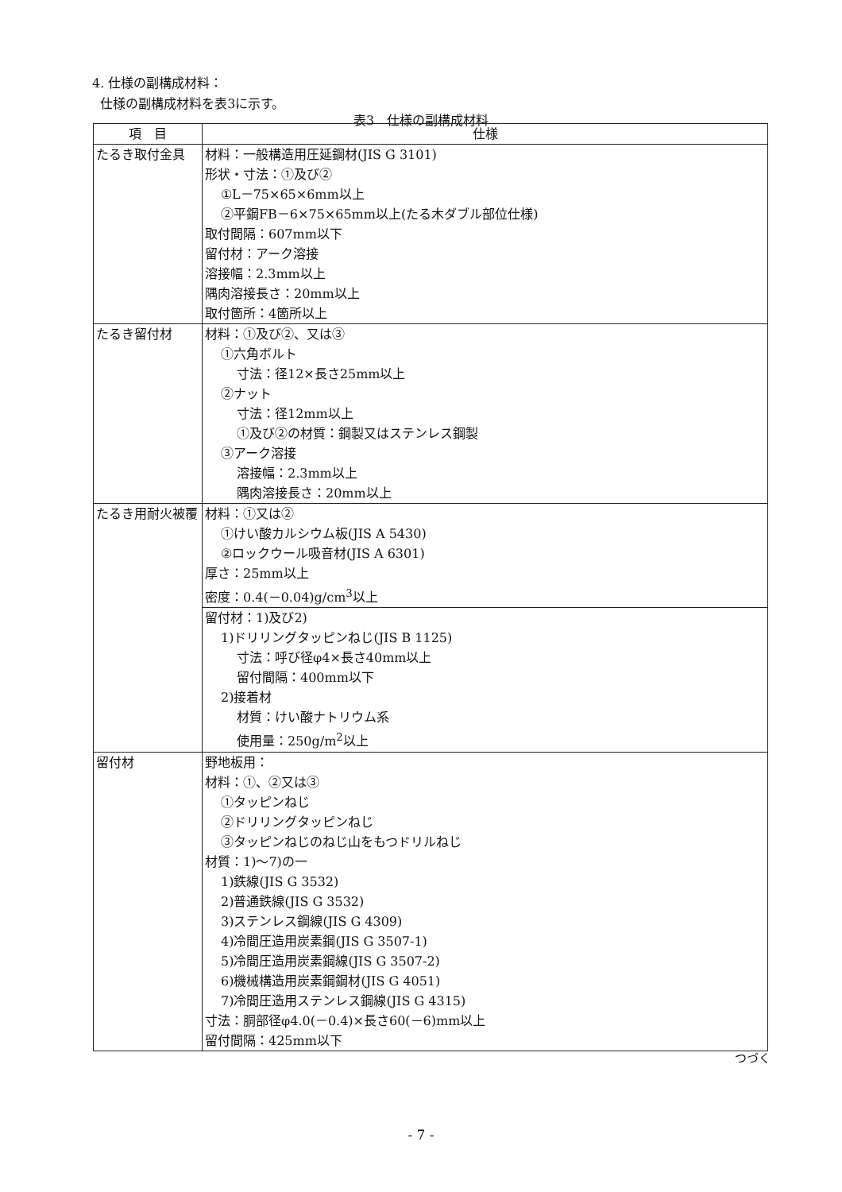4. 仕様の副構成材料：
仕様の副構成材料を表3に示す。
表3　仕様の副構成材料
| 項 目 | 仕様 |
| --- | --- |
| たるき取付金具 | 材料：一般構造用圧延鋼材(JIS G 3101) 形状・寸法：①及び② ①L－75×65×6mm以上 ②平鋼FB－6×75×65mm以上(たる木ダブル部位仕様) 取付間隔：607mm以下 留付材：アーク溶接 溶接幅：2.3mm以上 隅肉溶接長さ：20mm以上 取付箇所：4箇所以上 |
| たるき留付材 | 材料：①及び②、又は③ ①六角ボルト 寸法：径12×長さ25mm以上 ②ナット 寸法：径12mm以上 ①及び②の材質：鋼製又はステンレス鋼製 ③アーク溶接 溶接幅：2.3mm以上 隅肉溶接長さ：20mm以上 |
| たるき用耐火被覆 | 材料：①又は② ①けい酸カルシウム板(JIS A 5430) ②ロックウール吸音材(JIS A 6301) 厚さ：25mm以上 密度：0.4(－0.04)g/cm<sup>3</sup>以上 |
| | 留付材：1)及び2) 1)ドリリングタッピンねじ(JIS B 1125) 寸法：呼び径φ4×長さ40mm以上 留付間隔：400mm以下 2)接着材 材質：けい酸ナトリウム系 使用量：250g/m<sup>2</sup>以上 |
| 留付材 | 野地板用： 材料：①、②又は③ ①タッピンねじ ②ドリリングタッピンねじ ③タッピンねじのねじ山をもつドリルねじ 材質：1)～7)の一 1)鉄線(JIS G 3532) 2)普通鉄線(JIS G 3532) 3)ステンレス鋼線(JIS G 4309) 4)冷間圧造用炭素鋼(JIS G 3507-1) 5)冷間圧造用炭素鋼線(JIS G 3507-2) 6)機械構造用炭素鋼鋼材(JIS G 4051) 7)冷間圧造用ステンレス鋼線(JIS G 4315) 寸法：胴部径φ4.0(－0.4)×長さ60(－6)mm以上 留付間隔：425mm以下 |
つづく
- 7 -